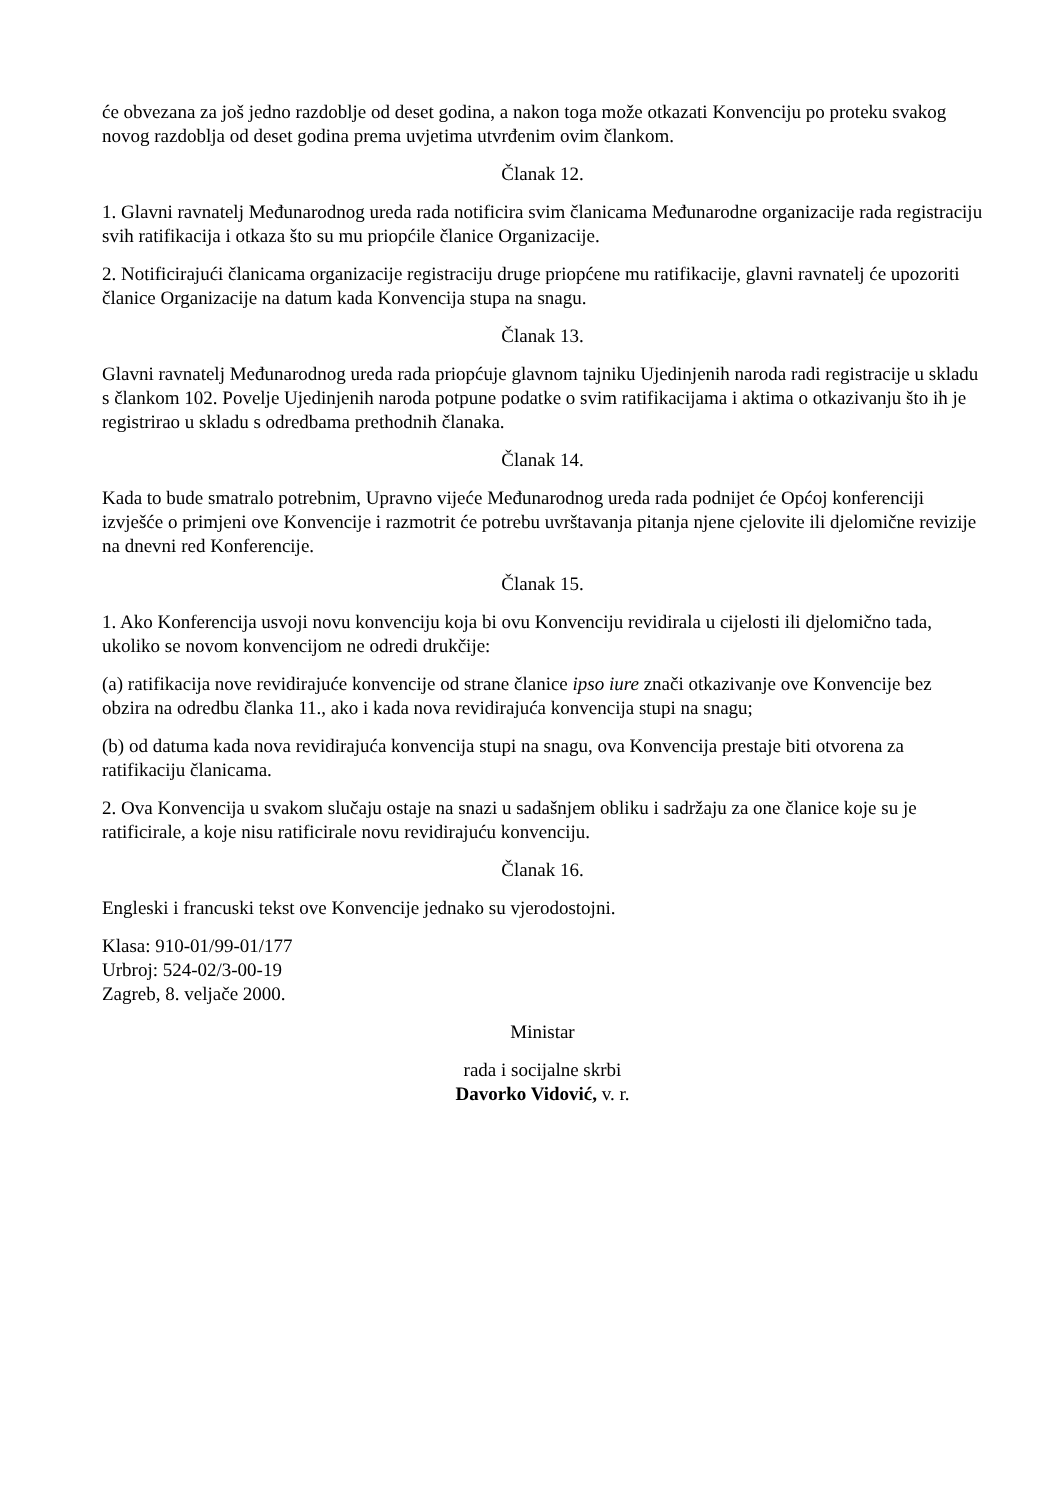će obvezana za još jedno razdoblje od deset godina, a nakon toga može otkazati Konvenciju po proteku svakog novog razdoblja od deset godina prema uvjetima utvrđenim ovim člankom.
Članak 12.
1. Glavni ravnatelj Međunarodnog ureda rada notificira svim članicama Međunarodne organizacije rada registraciju svih ratifikacija i otkaza što su mu priopćile članice Organizacije.
2. Notificirajući članicama organizacije registraciju druge priopćene mu ratifikacije, glavni ravnatelj će upozoriti članice Organizacije na datum kada Konvencija stupa na snagu.
Članak 13.
Glavni ravnatelj Međunarodnog ureda rada priopćuje glavnom tajniku Ujedinjenih naroda radi registracije u skladu s člankom 102. Povelje Ujedinjenih naroda potpune podatke o svim ratifikacijama i aktima o otkazivanju što ih je registrirao u skladu s odredbama prethodnih članaka.
Članak 14.
Kada to bude smatralo potrebnim, Upravno vijeće Međunarodnog ureda rada podnijet će Općoj konferenciji izvješće o primjeni ove Konvencije i razmotrit će potrebu uvrštavanja pitanja njene cjelovite ili djelomične revizije na dnevni red Konferencije.
Članak 15.
1. Ako Konferencija usvoji novu konvenciju koja bi ovu Konvenciju revidirala u cijelosti ili djelomično tada, ukoliko se novom konvencijom ne odredi drukčije:
(a) ratifikacija nove revidirajuće konvencije od strane članice ipso iure znači otkazivanje ove Konvencije bez obzira na odredbu članka 11., ako i kada nova revidirajuća konvencija stupi na snagu;
(b) od datuma kada nova revidirajuća konvencija stupi na snagu, ova Konvencija prestaje biti otvorena za ratifikaciju članicama.
2. Ova Konvencija u svakom slučaju ostaje na snazi u sadašnjem obliku i sadržaju za one članice koje su je ratificirale, a koje nisu ratificirale novu revidirajuću konvenciju.
Članak 16.
Engleski i francuski tekst ove Konvencije jednako su vjerodostojni.
Klasa: 910-01/99-01/177
Urbroj: 524-02/3-00-19
Zagreb, 8. veljače 2000.
Ministar
rada i socijalne skrbi
Davorko Vidović, v. r.